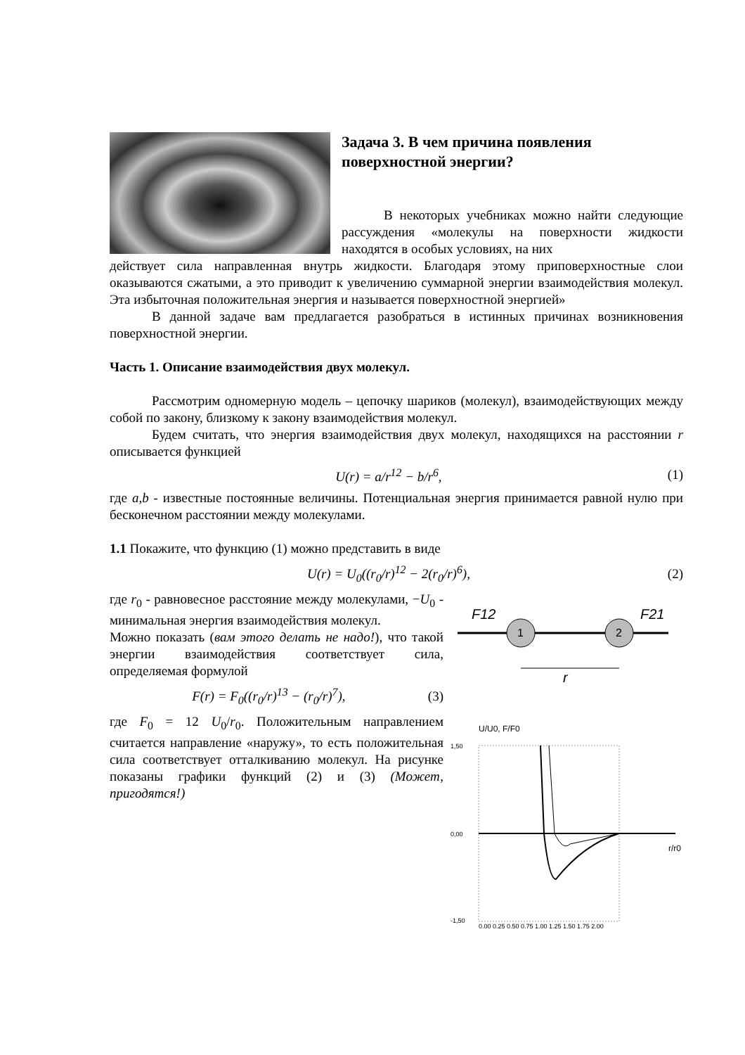Задача 3. В чем причина появления поверхностной энергии?
В некоторых учебниках можно найти следующие рассуждения «молекулы на поверхности жидкости находятся в особых условиях, на них
действует сила направленная внутрь жидкости. Благодаря этому приповерхностные слои оказываются сжатыми, а это приводит к увеличению суммарной энергии взаимодействия молекул. Эта избыточная положительная энергия и называется поверхностной энергией»
В данной задаче вам предлагается разобраться в истинных причинах возникновения поверхностной энергии.
Часть 1. Описание взаимодействия двух молекул.
Рассмотрим одномерную модель – цепочку шариков (молекул), взаимодействующих между собой по закону, близкому к закону взаимодействия молекул.
Будем считать, что энергия взаимодействия двух молекул, находящихся на расстоянии r описывается функцией
U(r) = a/r<sup>12</sup> − b/r<sup>6</sup>, (1)
где a,b - известные постоянные величины. Потенциальная энергия принимается равной нулю при бесконечном расстоянии между молекулами.
1.1 Покажите, что функцию (1) можно представить в виде
U(r) = U<sub>0</sub>((r<sub>0</sub>/r)<sup>12</sup> − 2(r<sub>0</sub>/r)<sup>6</sup>), (2)
где r<sub>0</sub> - равновесное расстояние между молекулами, −U<sub>0</sub> - минимальная энергия взаимодействия молекул.
Можно показать (вам этого делать не надо!), что такой энергии взаимодействия соответствует сила, определяемая формулой
F(r) = F<sub>0</sub>((r<sub>0</sub>/r)<sup>13</sup> − (r<sub>0</sub>/r)<sup>7</sup>), (3)
где F<sub>0</sub> = 12 U<sub>0</sub>/r<sub>0</sub>. Положительным направлением считается направление «наружу», то есть положительная сила соответствует отталкиванию молекул. На рисунке показаны графики функций (2) и (3) (Может, пригодятся!)
1
2
F12
F21
r
U/U0, F/F0
1,50
0,00
-1,50
0,00 0,25 0,50 0,75 1,00 1,25 1,50 1,75 2,00
r/r0